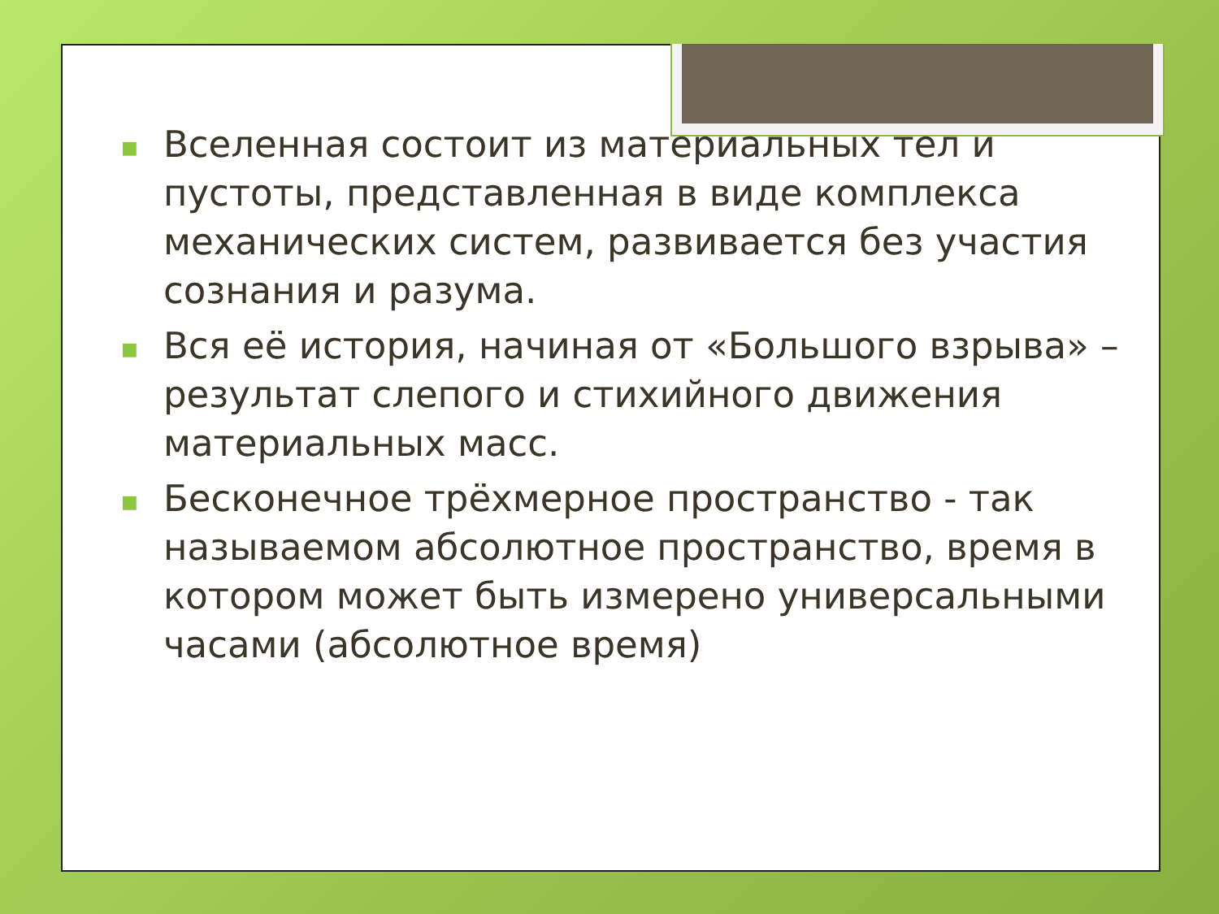■ Вселенная состоит из материальных тел и пустоты, представленная в виде комплекса механических систем, развивается без участия сознания и разума.
■ Вся её история, начиная от «Большого взрыва» – результат слепого и стихийного движения материальных масс.
■ Бесконечное трёхмерное пространство - так называемом абсолютное пространство, время в котором может быть измерено универсальными часами (абсолютное время)